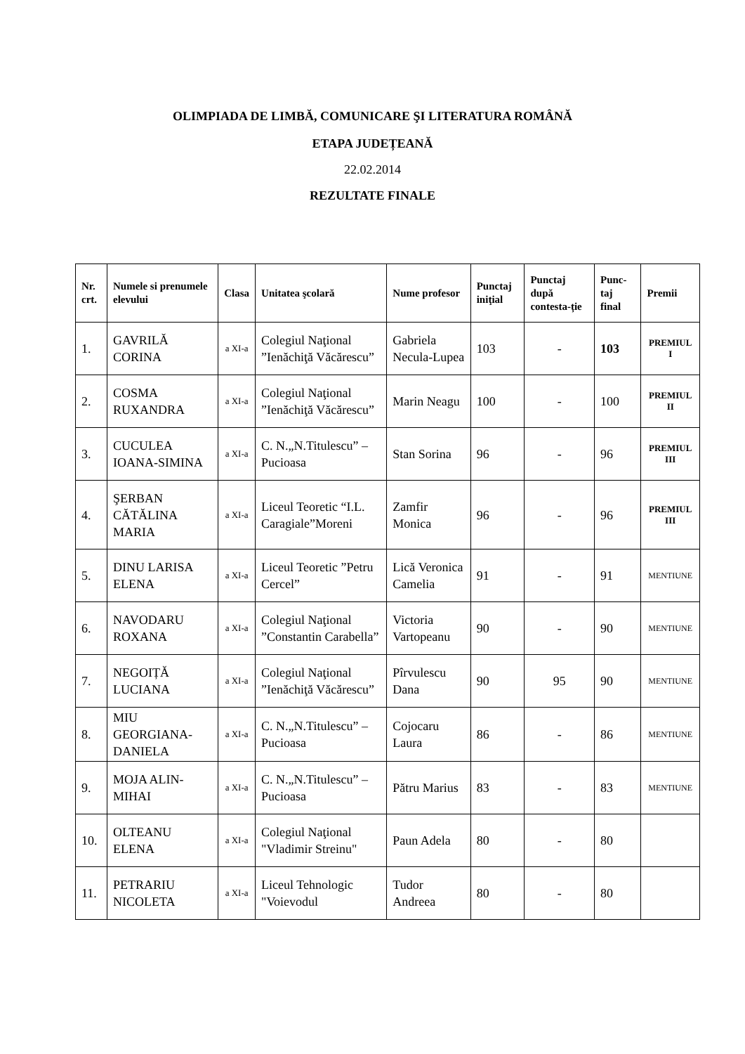OLIMPIADA DE LIMBĂ, COMUNICARE ŞI LITERATURA ROMÂNĂ
ETAPA JUDEȚEANĂ
22.02.2014
REZULTATE FINALE
| Nr. crt. | Numele si prenumele elevului | Clasa | Unitatea şcolară | Nume profesor | Punctaj iniţial | Punctaj după contesta-ție | Punc-taj final | Premii |
| --- | --- | --- | --- | --- | --- | --- | --- | --- |
| 1. | GAVRILĂ CORINA | a XI-a | Colegiul Naţional ”Ienăchiţă Văcărescu” | Gabriela Necula-Lupea | 103 | - | 103 | PREMIUL I |
| 2. | COSMA RUXANDRA | a XI-a | Colegiul Naţional ”Ienăchiţă Văcărescu” | Marin Neagu | 100 | - | 100 | PREMIUL II |
| 3. | CUCULEA IOANA-SIMINA | a XI-a | C. N.„N.Titulescu” – Pucioasa | Stan Sorina | 96 | - | 96 | PREMIUL III |
| 4. | ŞERBAN CĂTĂLINA MARIA | a XI-a | Liceul Teoretic “I.L. Caragiale”Moreni | Zamfir Monica | 96 | - | 96 | PREMIUL III |
| 5. | DINU LARISA ELENA | a XI-a | Liceul Teoretic ”Petru Cercel” | Lică Veronica Camelia | 91 | - | 91 | MENTIUNE |
| 6. | NAVODARU ROXANA | a XI-a | Colegiul Naţional ”Constantin Carabella” | Victoria Vartopeanu | 90 | - | 90 | MENTIUNE |
| 7. | NEGOIȚĂ LUCIANA | a XI-a | Colegiul Naţional ”Ienăchiţă Văcărescu” | Pîrvulescu Dana | 90 | 95 | 90 | MENTIUNE |
| 8. | MIU GEORGIANA-DANIELA | a XI-a | C. N.„N.Titulescu” – Pucioasa | Cojocaru Laura | 86 | - | 86 | MENTIUNE |
| 9. | MOJA ALIN-MIHAI | a XI-a | C. N.„N.Titulescu” – Pucioasa | Pătru Marius | 83 | - | 83 | MENTIUNE |
| 10. | OLTEANU ELENA | a XI-a | Colegiul Naţional "Vladimir Streinu" | Paun Adela | 80 | - | 80 | |
| 11. | PETRARIU NICOLETA | a XI-a | Liceul Tehnologic "Voievodul | Tudor Andreea | 80 | - | 80 | |